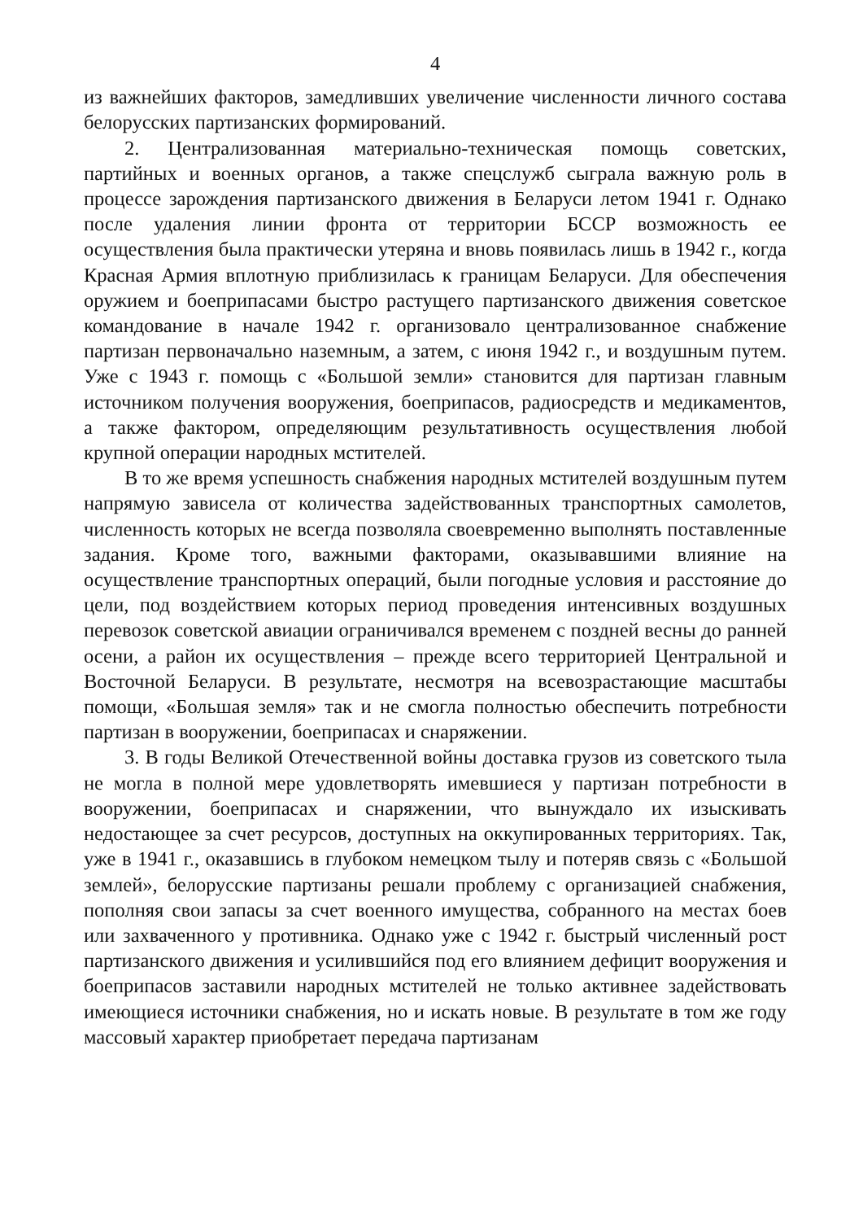4
из важнейших факторов, замедливших увеличение численности личного состава белорусских партизанских формирований.
2. Централизованная материально-техническая помощь советских, партийных и военных органов, а также спецслужб сыграла важную роль в процессе зарождения партизанского движения в Беларуси летом 1941 г. Однако после удаления линии фронта от территории БССР возможность ее осуществления была практически утеряна и вновь появилась лишь в 1942 г., когда Красная Армия вплотную приблизилась к границам Беларуси. Для обеспечения оружием и боеприпасами быстро растущего партизанского движения советское командование в начале 1942 г. организовало централизованное снабжение партизан первоначально наземным, а затем, с июня 1942 г., и воздушным путем. Уже с 1943 г. помощь с «Большой земли» становится для партизан главным источником получения вооружения, боеприпасов, радиосредств и медикаментов, а также фактором, определяющим результативность осуществления любой крупной операции народных мстителей.
В то же время успешность снабжения народных мстителей воздушным путем напрямую зависела от количества задействованных транспортных самолетов, численность которых не всегда позволяла своевременно выполнять поставленные задания. Кроме того, важными факторами, оказывавшими влияние на осуществление транспортных операций, были погодные условия и расстояние до цели, под воздействием которых период проведения интенсивных воздушных перевозок советской авиации ограничивался временем с поздней весны до ранней осени, а район их осуществления – прежде всего территорией Центральной и Восточной Беларуси. В результате, несмотря на всевозрастающие масштабы помощи, «Большая земля» так и не смогла полностью обеспечить потребности партизан в вооружении, боеприпасах и снаряжении.
3. В годы Великой Отечественной войны доставка грузов из советского тыла не могла в полной мере удовлетворять имевшиеся у партизан потребности в вооружении, боеприпасах и снаряжении, что вынуждало их изыскивать недостающее за счет ресурсов, доступных на оккупированных территориях. Так, уже в 1941 г., оказавшись в глубоком немецком тылу и потеряв связь с «Большой землей», белорусские партизаны решали проблему с организацией снабжения, пополняя свои запасы за счет военного имущества, собранного на местах боев или захваченного у противника. Однако уже с 1942 г. быстрый численный рост партизанского движения и усилившийся под его влиянием дефицит вооружения и боеприпасов заставили народных мстителей не только активнее задействовать имеющиеся источники снабжения, но и искать новые. В результате в том же году массовый характер приобретает передача партизанам